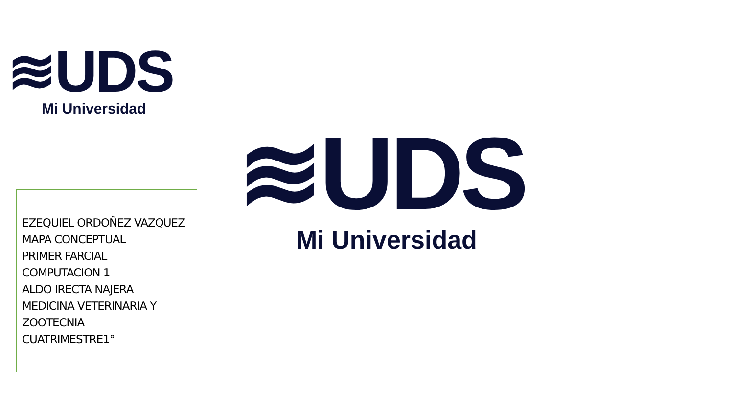≋UDS
Mi Universidad
≋UDS
Mi Universidad
EZEQUIEL ORDOÑEZ VAZQUEZ
MAPA CONCEPTUAL
PRIMER FARCIAL
COMPUTACION 1
ALDO IRECTA NAJERA
MEDICINA VETERINARIA Y
ZOOTECNIA
CUATRIMESTRE1°